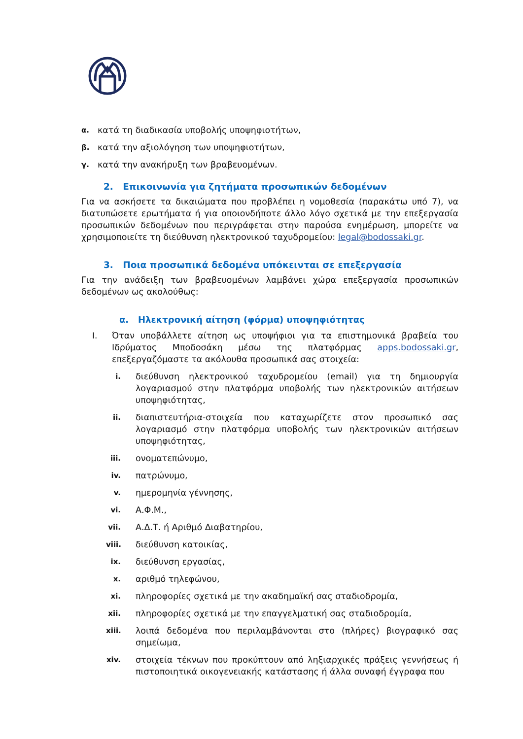α. κατά τη διαδικασία υποβολής υποψηφιοτήτων,
β. κατά την αξιολόγηση των υποψηφιοτήτων,
γ. κατά την ανακήρυξη των βραβευομένων.
2. Επικοινωνία για ζητήματα προσωπικών δεδομένων
Για να ασκήσετε τα δικαιώματα που προβλέπει η νομοθεσία (παρακάτω υπό 7), να διατυπώσετε ερωτήματα ή για οποιονδήποτε άλλο λόγο σχετικά με την επεξεργασία προσωπικών δεδομένων που περιγράφεται στην παρούσα ενημέρωση, μπορείτε να χρησιμοποιείτε τη διεύθυνση ηλεκτρονικού ταχυδρομείου: legal@bodossaki.gr.
3. Ποια προσωπικά δεδομένα υπόκεινται σε επεξεργασία
Για την ανάδειξη των βραβευομένων λαμβάνει χώρα επεξεργασία προσωπικών δεδομένων ως ακολούθως:
α. Ηλεκτρονική αίτηση (φόρμα) υποψηφιότητας
I. Όταν υποβάλλετε αίτηση ως υποψήφιοι για τα επιστημονικά βραβεία του Ιδρύματος Μποδοσάκη μέσω της πλατφόρμας apps.bodossaki.gr, επεξεργαζόμαστε τα ακόλουθα προσωπικά σας στοιχεία:
i. διεύθυνση ηλεκτρονικού ταχυδρομείου (email) για τη δημιουργία λογαριασμού στην πλατφόρμα υποβολής των ηλεκτρονικών αιτήσεων υποψηφιότητας,
ii. διαπιστευτήρια-στοιχεία που καταχωρίζετε στον προσωπικό σας λογαριασμό στην πλατφόρμα υποβολής των ηλεκτρονικών αιτήσεων υποψηφιότητας,
iii. ονοματεπώνυμο,
iv. πατρώνυμο,
v. ημερομηνία γέννησης,
vi. Α.Φ.Μ.,
vii. Α.Δ.Τ. ή Αριθμό Διαβατηρίου,
viii. διεύθυνση κατοικίας,
ix. διεύθυνση εργασίας,
x. αριθμό τηλεφώνου,
xi. πληροφορίες σχετικά με την ακαδημαϊκή σας σταδιοδρομία,
xii. πληροφορίες σχετικά με την επαγγελματική σας σταδιοδρομία,
xiii. λοιπά δεδομένα που περιλαμβάνονται στο (πλήρες) βιογραφικό σας σημείωμα,
xiv. στοιχεία τέκνων που προκύπτουν από ληξιαρχικές πράξεις γεννήσεως ή πιστοποιητικά οικογενειακής κατάστασης ή άλλα συναφή έγγραφα που